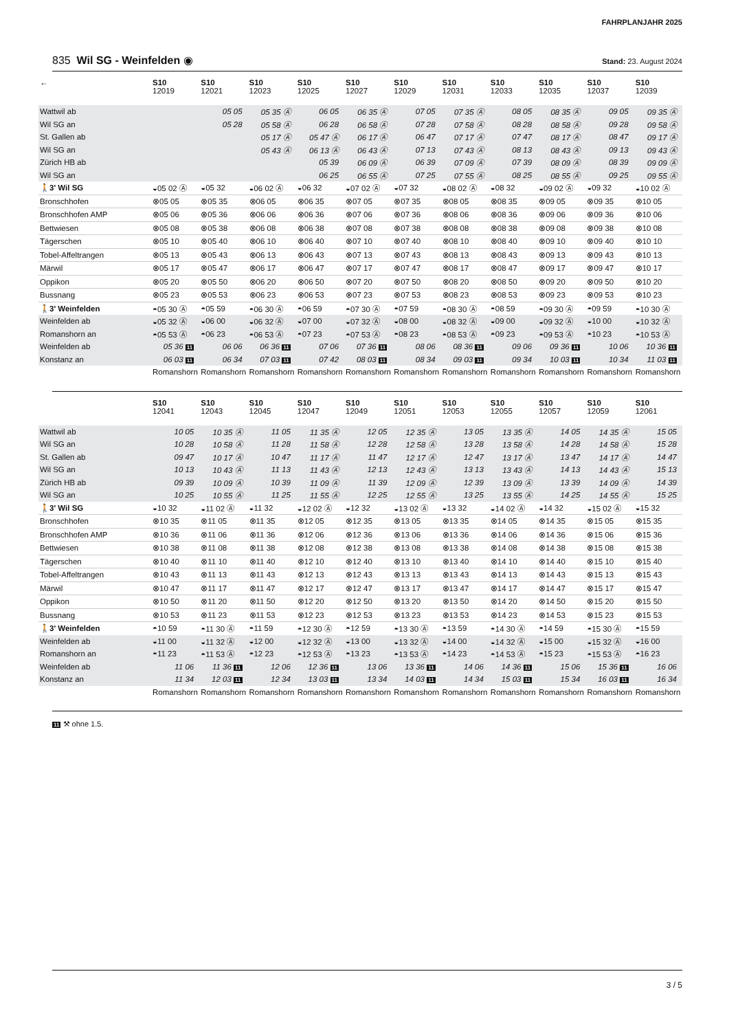FAHRPLANJAHR 2025
835 Wil SG - Weinfelden ◉
Stand: 23. August 2024
| ← | S10 12019 | S10 12021 | S10 12023 | S10 12025 | S10 12027 | S10 12029 | S10 12031 | S10 12033 | S10 12035 | S10 12037 | S10 12039 |
| --- | --- | --- | --- | --- | --- | --- | --- | --- | --- | --- | --- |
| Wattwil ab | | 05 05 | 05 35 Ⓐ | 06 05 | 06 35 Ⓐ | 07 05 | 07 35 Ⓐ | 08 05 | 08 35 Ⓐ | 09 05 | 09 35 Ⓐ |
| Wil SG an | | 05 28 | 05 58 Ⓐ | 06 28 | 06 58 Ⓐ | 07 28 | 07 58 Ⓐ | 08 28 | 08 58 Ⓐ | 09 28 | 09 58 Ⓐ |
| St. Gallen ab | | | 05 17 Ⓐ | 05 47 Ⓐ | 06 17 Ⓐ | 06 47 | 07 17 Ⓐ | 07 47 | 08 17 Ⓐ | 08 47 | 09 17 Ⓐ |
| Wil SG an | | | 05 43 Ⓐ | 06 13 Ⓐ | 06 43 Ⓐ | 07 13 | 07 43 Ⓐ | 08 13 | 08 43 Ⓐ | 09 13 | 09 43 Ⓐ |
| Zürich HB ab | | | | 05 39 | 06 09 Ⓐ | 06 39 | 07 09 Ⓐ | 07 39 | 08 09 Ⓐ | 08 39 | 09 09 Ⓐ |
| Wil SG an | | | | 06 25 | 06 55 Ⓐ | 07 25 | 07 55 Ⓐ | 08 25 | 08 55 Ⓐ | 09 25 | 09 55 Ⓐ |
| 🚶3' Wil SG | ◒05 02 Ⓐ | ◒05 32 | ◒06 02 Ⓐ | ◒06 32 | ◒07 02 Ⓐ | ◒07 32 | ◒08 02 Ⓐ | ◒08 32 | ◒09 02 Ⓐ | ◒09 32 | ◒10 02 Ⓐ |
| Bronschhofen | ⊗05 05 | ⊗05 35 | ⊗06 05 | ⊗06 35 | ⊗07 05 | ⊗07 35 | ⊗08 05 | ⊗08 35 | ⊗09 05 | ⊗09 35 | ⊗10 05 |
| Bronschhofen AMP | ⊗05 06 | ⊗05 36 | ⊗06 06 | ⊗06 36 | ⊗07 06 | ⊗07 36 | ⊗08 06 | ⊗08 36 | ⊗09 06 | ⊗09 36 | ⊗10 06 |
| Bettwiesen | ⊗05 08 | ⊗05 38 | ⊗06 08 | ⊗06 38 | ⊗07 08 | ⊗07 38 | ⊗08 08 | ⊗08 38 | ⊗09 08 | ⊗09 38 | ⊗10 08 |
| Tägerschen | ⊗05 10 | ⊗05 40 | ⊗06 10 | ⊗06 40 | ⊗07 10 | ⊗07 40 | ⊗08 10 | ⊗08 40 | ⊗09 10 | ⊗09 40 | ⊗10 10 |
| Tobel-Affeltrangen | ⊗05 13 | ⊗05 43 | ⊗06 13 | ⊗06 43 | ⊗07 13 | ⊗07 43 | ⊗08 13 | ⊗08 43 | ⊗09 13 | ⊗09 43 | ⊗10 13 |
| Märwil | ⊗05 17 | ⊗05 47 | ⊗06 17 | ⊗06 47 | ⊗07 17 | ⊗07 47 | ⊗08 17 | ⊗08 47 | ⊗09 17 | ⊗09 47 | ⊗10 17 |
| Oppikon | ⊗05 20 | ⊗05 50 | ⊗06 20 | ⊗06 50 | ⊗07 20 | ⊗07 50 | ⊗08 20 | ⊗08 50 | ⊗09 20 | ⊗09 50 | ⊗10 20 |
| Bussnang | ⊗05 23 | ⊗05 53 | ⊗06 23 | ⊗06 53 | ⊗07 23 | ⊗07 53 | ⊗08 23 | ⊗08 53 | ⊗09 23 | ⊗09 53 | ⊗10 23 |
| 🚶3' Weinfelden | ◓05 30 Ⓐ | ◓05 59 | ◓06 30 Ⓐ | ◓06 59 | ◓07 30 Ⓐ | ◓07 59 | ◓08 30 Ⓐ | ◓08 59 | ◓09 30 Ⓐ | ◓09 59 | ◓10 30 Ⓐ |
| Weinfelden ab | ◒05 32 Ⓐ | ◒06 00 | ◒06 32 Ⓐ | ◒07 00 | ◒07 32 Ⓐ | ◒08 00 | ◒08 32 Ⓐ | ◒09 00 | ◒09 32 Ⓐ | ◒10 00 | ◒10 32 Ⓐ |
| Romanshorn an | ◓05 53 Ⓐ | ◓06 23 | ◓06 53 Ⓐ | ◓07 23 | ◓07 53 Ⓐ | ◓08 23 | ◓08 53 Ⓐ | ◓09 23 | ◓09 53 Ⓐ | ◓10 23 | ◓10 53 Ⓐ |
| Weinfelden ab | 05 36 11 | 06 06 | 06 36 11 | 07 06 | 07 36 11 | 08 06 | 08 36 11 | 09 06 | 09 36 11 | 10 06 | 10 36 11 |
| Konstanz an | 06 03 11 | 06 34 | 07 03 11 | 07 42 | 08 03 11 | 08 34 | 09 03 11 | 09 34 | 10 03 11 | 10 34 | 11 03 11 |
| | Romanshorn | Romanshorn | Romanshorn | Romanshorn | Romanshorn | Romanshorn | Romanshorn | Romanshorn | Romanshorn | Romanshorn | Romanshorn |
| | S10 12041 | S10 12043 | S10 12045 | S10 12047 | S10 12049 | S10 12051 | S10 12053 | S10 12055 | S10 12057 | S10 12059 | S10 12061 |
| --- | --- | --- | --- | --- | --- | --- | --- | --- | --- | --- | --- |
| Wattwil ab | 10 05 | 10 35 Ⓐ | 11 05 | 11 35 Ⓐ | 12 05 | 12 35 Ⓐ | 13 05 | 13 35 Ⓐ | 14 05 | 14 35 Ⓐ | 15 05 |
| Wil SG an | 10 28 | 10 58 Ⓐ | 11 28 | 11 58 Ⓐ | 12 28 | 12 58 Ⓐ | 13 28 | 13 58 Ⓐ | 14 28 | 14 58 Ⓐ | 15 28 |
| St. Gallen ab | 09 47 | 10 17 Ⓐ | 10 47 | 11 17 Ⓐ | 11 47 | 12 17 Ⓐ | 12 47 | 13 17 Ⓐ | 13 47 | 14 17 Ⓐ | 14 47 |
| Wil SG an | 10 13 | 10 43 Ⓐ | 11 13 | 11 43 Ⓐ | 12 13 | 12 43 Ⓐ | 13 13 | 13 43 Ⓐ | 14 13 | 14 43 Ⓐ | 15 13 |
| Zürich HB ab | 09 39 | 10 09 Ⓐ | 10 39 | 11 09 Ⓐ | 11 39 | 12 09 Ⓐ | 12 39 | 13 09 Ⓐ | 13 39 | 14 09 Ⓐ | 14 39 |
| Wil SG an | 10 25 | 10 55 Ⓐ | 11 25 | 11 55 Ⓐ | 12 25 | 12 55 Ⓐ | 13 25 | 13 55 Ⓐ | 14 25 | 14 55 Ⓐ | 15 25 |
| 🚶3' Wil SG | ◒10 32 | ◒11 02 Ⓐ | ◒11 32 | ◒12 02 Ⓐ | ◒12 32 | ◒13 02 Ⓐ | ◒13 32 | ◒14 02 Ⓐ | ◒14 32 | ◒15 02 Ⓐ | ◒15 32 |
| Bronschhofen | ⊗10 35 | ⊗11 05 | ⊗11 35 | ⊗12 05 | ⊗12 35 | ⊗13 05 | ⊗13 35 | ⊗14 05 | ⊗14 35 | ⊗15 05 | ⊗15 35 |
| Bronschhofen AMP | ⊗10 36 | ⊗11 06 | ⊗11 36 | ⊗12 06 | ⊗12 36 | ⊗13 06 | ⊗13 36 | ⊗14 06 | ⊗14 36 | ⊗15 06 | ⊗15 36 |
| Bettwiesen | ⊗10 38 | ⊗11 08 | ⊗11 38 | ⊗12 08 | ⊗12 38 | ⊗13 08 | ⊗13 38 | ⊗14 08 | ⊗14 38 | ⊗15 08 | ⊗15 38 |
| Tägerschen | ⊗10 40 | ⊗11 10 | ⊗11 40 | ⊗12 10 | ⊗12 40 | ⊗13 10 | ⊗13 40 | ⊗14 10 | ⊗14 40 | ⊗15 10 | ⊗15 40 |
| Tobel-Affeltrangen | ⊗10 43 | ⊗11 13 | ⊗11 43 | ⊗12 13 | ⊗12 43 | ⊗13 13 | ⊗13 43 | ⊗14 13 | ⊗14 43 | ⊗15 13 | ⊗15 43 |
| Märwil | ⊗10 47 | ⊗11 17 | ⊗11 47 | ⊗12 17 | ⊗12 47 | ⊗13 17 | ⊗13 47 | ⊗14 17 | ⊗14 47 | ⊗15 17 | ⊗15 47 |
| Oppikon | ⊗10 50 | ⊗11 20 | ⊗11 50 | ⊗12 20 | ⊗12 50 | ⊗13 20 | ⊗13 50 | ⊗14 20 | ⊗14 50 | ⊗15 20 | ⊗15 50 |
| Bussnang | ⊗10 53 | ⊗11 23 | ⊗11 53 | ⊗12 23 | ⊗12 53 | ⊗13 23 | ⊗13 53 | ⊗14 23 | ⊗14 53 | ⊗15 23 | ⊗15 53 |
| 🚶3' Weinfelden | ◓10 59 | ◓11 30 Ⓐ | ◓11 59 | ◓12 30 Ⓐ | ◓12 59 | ◓13 30 Ⓐ | ◓13 59 | ◓14 30 Ⓐ | ◓14 59 | ◓15 30 Ⓐ | ◓15 59 |
| Weinfelden ab | ◒11 00 | ◒11 32 Ⓐ | ◒12 00 | ◒12 32 Ⓐ | ◒13 00 | ◒13 32 Ⓐ | ◒14 00 | ◒14 32 Ⓐ | ◒15 00 | ◒15 32 Ⓐ | ◒16 00 |
| Romanshorn an | ◓11 23 | ◓11 53 Ⓐ | ◓12 23 | ◓12 53 Ⓐ | ◓13 23 | ◓13 53 Ⓐ | ◓14 23 | ◓14 53 Ⓐ | ◓15 23 | ◓15 53 Ⓐ | ◓16 23 |
| Weinfelden ab | 11 06 | 11 36 11 | 12 06 | 12 36 11 | 13 06 | 13 36 11 | 14 06 | 14 36 11 | 15 06 | 15 36 11 | 16 06 |
| Konstanz an | 11 34 | 12 03 11 | 12 34 | 13 03 11 | 13 34 | 14 03 11 | 14 34 | 15 03 11 | 15 34 | 16 03 11 | 16 34 |
| | Romanshorn | Romanshorn | Romanshorn | Romanshorn | Romanshorn | Romanshorn | Romanshorn | Romanshorn | Romanshorn | Romanshorn | Romanshorn |
11 ⚒ ohne 1.5.
3 / 5